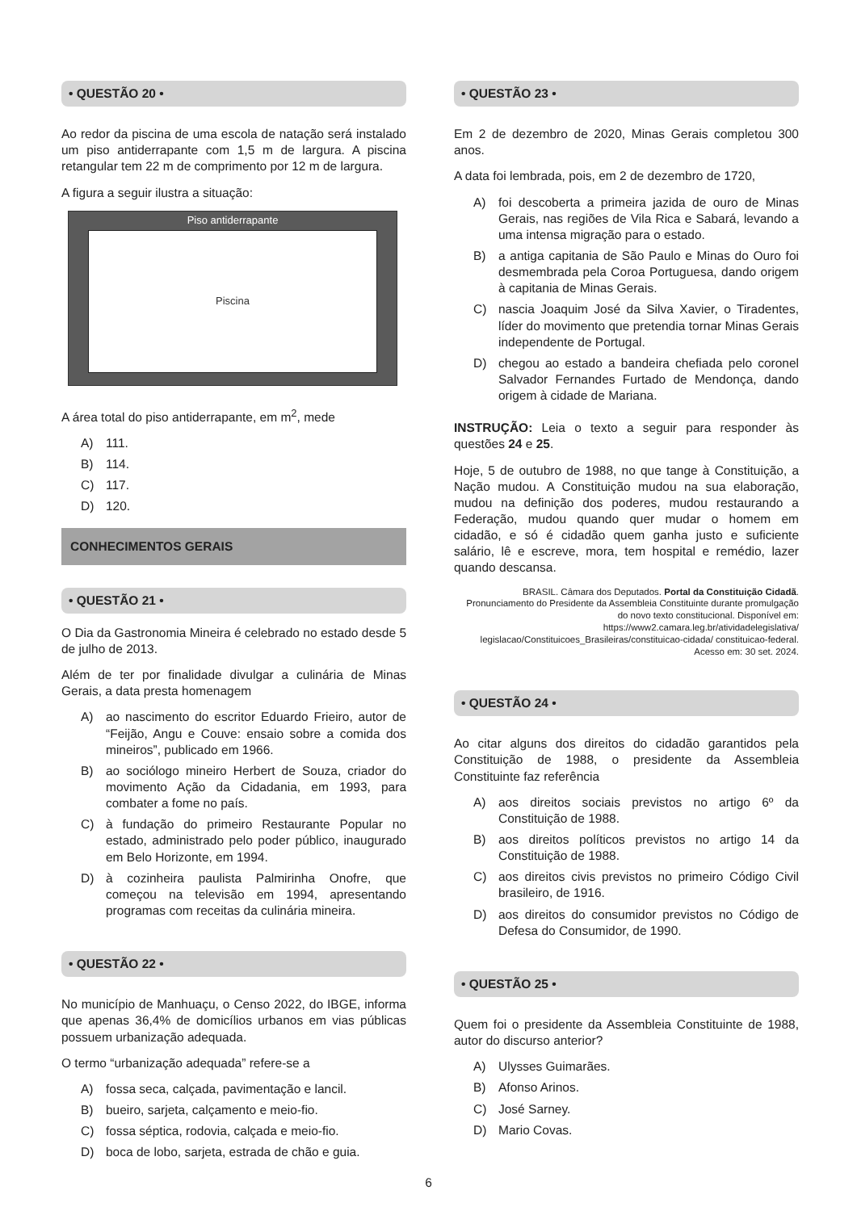• QUESTÃO 20 •
Ao redor da piscina de uma escola de natação será instalado um piso antiderrapante com 1,5 m de largura. A piscina retangular tem 22 m de comprimento por 12 m de largura.
A figura a seguir ilustra a situação:
Piso antiderrapante
Piscina
A área total do piso antiderrapante, em m<sup>2</sup>, mede
A) 111.
B) 114.
C) 117.
D) 120.
CONHECIMENTOS GERAIS
• QUESTÃO 21 •
O Dia da Gastronomia Mineira é celebrado no estado desde 5 de julho de 2013.
Além de ter por finalidade divulgar a culinária de Minas Gerais, a data presta homenagem
A) ao nascimento do escritor Eduardo Frieiro, autor de “Feijão, Angu e Couve: ensaio sobre a comida dos mineiros”, publicado em 1966.
B) ao sociólogo mineiro Herbert de Souza, criador do movimento Ação da Cidadania, em 1993, para combater a fome no país.
C) à fundação do primeiro Restaurante Popular no estado, administrado pelo poder público, inaugurado em Belo Horizonte, em 1994.
D) à cozinheira paulista Palmirinha Onofre, que começou na televisão em 1994, apresentando programas com receitas da culinária mineira.
• QUESTÃO 22 •
No município de Manhuaçu, o Censo 2022, do IBGE, informa que apenas 36,4% de domicílios urbanos em vias públicas possuem urbanização adequada.
O termo “urbanização adequada” refere-se a
A) fossa seca, calçada, pavimentação e lancil.
B) bueiro, sarjeta, calçamento e meio-fio.
C) fossa séptica, rodovia, calçada e meio-fio.
D) boca de lobo, sarjeta, estrada de chão e guia.
• QUESTÃO 23 •
Em 2 de dezembro de 2020, Minas Gerais completou 300 anos.
A data foi lembrada, pois, em 2 de dezembro de 1720,
A) foi descoberta a primeira jazida de ouro de Minas Gerais, nas regiões de Vila Rica e Sabará, levando a uma intensa migração para o estado.
B) a antiga capitania de São Paulo e Minas do Ouro foi desmembrada pela Coroa Portuguesa, dando origem à capitania de Minas Gerais.
C) nascia Joaquim José da Silva Xavier, o Tiradentes, líder do movimento que pretendia tornar Minas Gerais independente de Portugal.
D) chegou ao estado a bandeira chefiada pelo coronel Salvador Fernandes Furtado de Mendonça, dando origem à cidade de Mariana.
INSTRUÇÃO: Leia o texto a seguir para responder às questões 24 e 25.
Hoje, 5 de outubro de 1988, no que tange à Constituição, a Nação mudou. A Constituição mudou na sua elaboração, mudou na definição dos poderes, mudou restaurando a Federação, mudou quando quer mudar o homem em cidadão, e só é cidadão quem ganha justo e suficiente salário, lê e escreve, mora, tem hospital e remédio, lazer quando descansa.
BRASIL. Câmara dos Deputados. Portal da Constituição Cidadã. Pronunciamento do Presidente da Assembleia Constituinte durante promulgação do novo texto constitucional. Disponível em: https://www2.camara.leg.br/atividadelegislativa/ legislacao/Constituicoes_Brasileiras/constituicao-cidada/ constituicao-federal. Acesso em: 30 set. 2024.
• QUESTÃO 24 •
Ao citar alguns dos direitos do cidadão garantidos pela Constituição de 1988, o presidente da Assembleia Constituinte faz referência
A) aos direitos sociais previstos no artigo 6º da Constituição de 1988.
B) aos direitos políticos previstos no artigo 14 da Constituição de 1988.
C) aos direitos civis previstos no primeiro Código Civil brasileiro, de 1916.
D) aos direitos do consumidor previstos no Código de Defesa do Consumidor, de 1990.
• QUESTÃO 25 •
Quem foi o presidente da Assembleia Constituinte de 1988, autor do discurso anterior?
A) Ulysses Guimarães.
B) Afonso Arinos.
C) José Sarney.
D) Mario Covas.
6